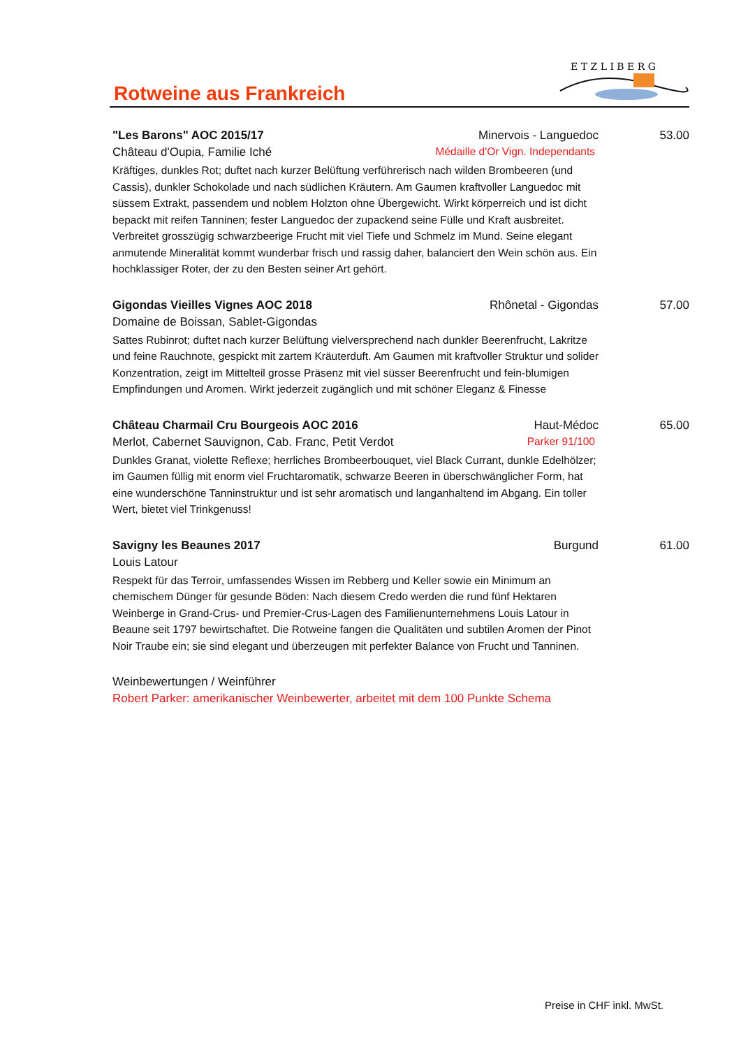Rotweine aus Frankreich
E T Z L I B E R G
"Les Barons" AOC 2015/17 Minervois - Languedoc 53.00
Château d'Oupia, Familie Iché Médaille d'Or Vign. Independants
Kräftiges, dunkles Rot; duftet nach kurzer Belüftung verführerisch nach wilden Brombeeren (und Cassis), dunkler Schokolade und nach südlichen Kräutern. Am Gaumen kraftvoller Languedoc mit süssem Extrakt, passendem und noblem Holzton ohne Übergewicht. Wirkt körperreich und ist dicht bepackt mit reifen Tanninen; fester Languedoc der zupackend seine Fülle und Kraft ausbreitet. Verbreitet grosszügig schwarzbeerige Frucht mit viel Tiefe und Schmelz im Mund. Seine elegant anmutende Mineralität kommt wunderbar frisch und rassig daher, balanciert den Wein schön aus. Ein hochklassiger Roter, der zu den Besten seiner Art gehört.
Gigondas Vieilles Vignes AOC 2018 Rhônetal - Gigondas 57.00
Domaine de Boissan, Sablet-Gigondas
Sattes Rubinrot; duftet nach kurzer Belüftung vielversprechend nach dunkler Beerenfrucht, Lakritze und feine Rauchnote, gespickt mit zartem Kräuterduft. Am Gaumen mit kraftvoller Struktur und solider Konzentration, zeigt im Mittelteil grosse Präsenz mit viel süsser Beerenfrucht und fein-blumigen Empfindungen und Aromen. Wirkt jederzeit zugänglich und mit schöner Eleganz & Finesse
Château Charmail Cru Bourgeois AOC 2016 Haut-Médoc 65.00
Merlot, Cabernet Sauvignon, Cab. Franc, Petit Verdot Parker 91/100
Dunkles Granat, violette Reflexe; herrliches Brombeerbouquet, viel Black Currant, dunkle Edelhölzer; im Gaumen füllig mit enorm viel Fruchtaromatik, schwarze Beeren in überschwänglicher Form, hat eine wunderschöne Tanninstruktur und ist sehr aromatisch und langanhaltend im Abgang. Ein toller Wert, bietet viel Trinkgenuss!
Savigny les Beaunes 2017 Burgund 61.00
Louis Latour
Respekt für das Terroir, umfassendes Wissen im Rebberg und Keller sowie ein Minimum an chemischem Dünger für gesunde Böden: Nach diesem Credo werden die rund fünf Hektaren Weinberge in Grand-Crus- und Premier-Crus-Lagen des Familienunternehmens Louis Latour in Beaune seit 1797 bewirtschaftet. Die Rotweine fangen die Qualitäten und subtilen Aromen der Pinot Noir Traube ein; sie sind elegant und überzeugen mit perfekter Balance von Frucht und Tanninen.
Weinbewertungen / Weinführer
Robert Parker: amerikanischer Weinbewerter, arbeitet mit dem 100 Punkte Schema
Preise in CHF inkl. MwSt.